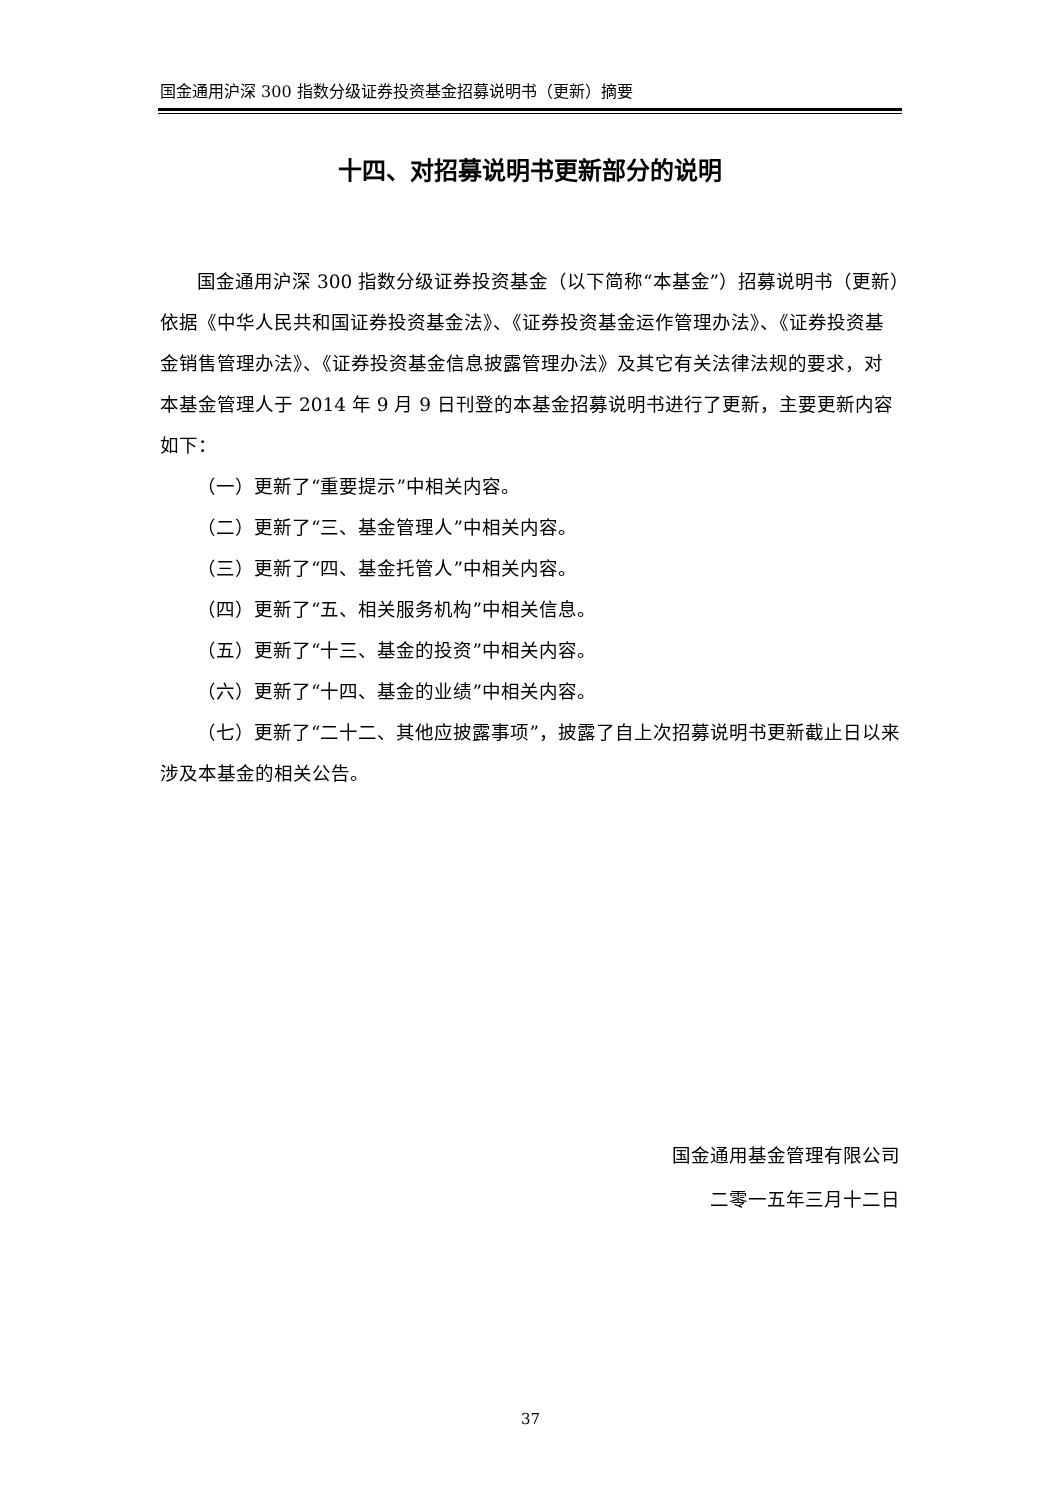国金通用沪深 300 指数分级证券投资基金招募说明书（更新）摘要
十四、对招募说明书更新部分的说明
国金通用沪深 300 指数分级证券投资基金（以下简称“本基金”）招募说明书（更新）依据《中华人民共和国证券投资基金法》、《证券投资基金运作管理办法》、《证券投资基金销售管理办法》、《证券投资基金信息披露管理办法》及其它有关法律法规的要求，对本基金管理人于 2014 年 9 月 9 日刊登的本基金招募说明书进行了更新，主要更新内容如下：
（一）更新了“重要提示”中相关内容。
（二）更新了“三、基金管理人”中相关内容。
（三）更新了“四、基金托管人”中相关内容。
（四）更新了“五、相关服务机构”中相关信息。
（五）更新了“十三、基金的投资”中相关内容。
（六）更新了“十四、基金的业绩”中相关内容。
（七）更新了“二十二、其他应披露事项”，披露了自上次招募说明书更新截止日以来涉及本基金的相关公告。
国金通用基金管理有限公司
二零一五年三月十二日
37